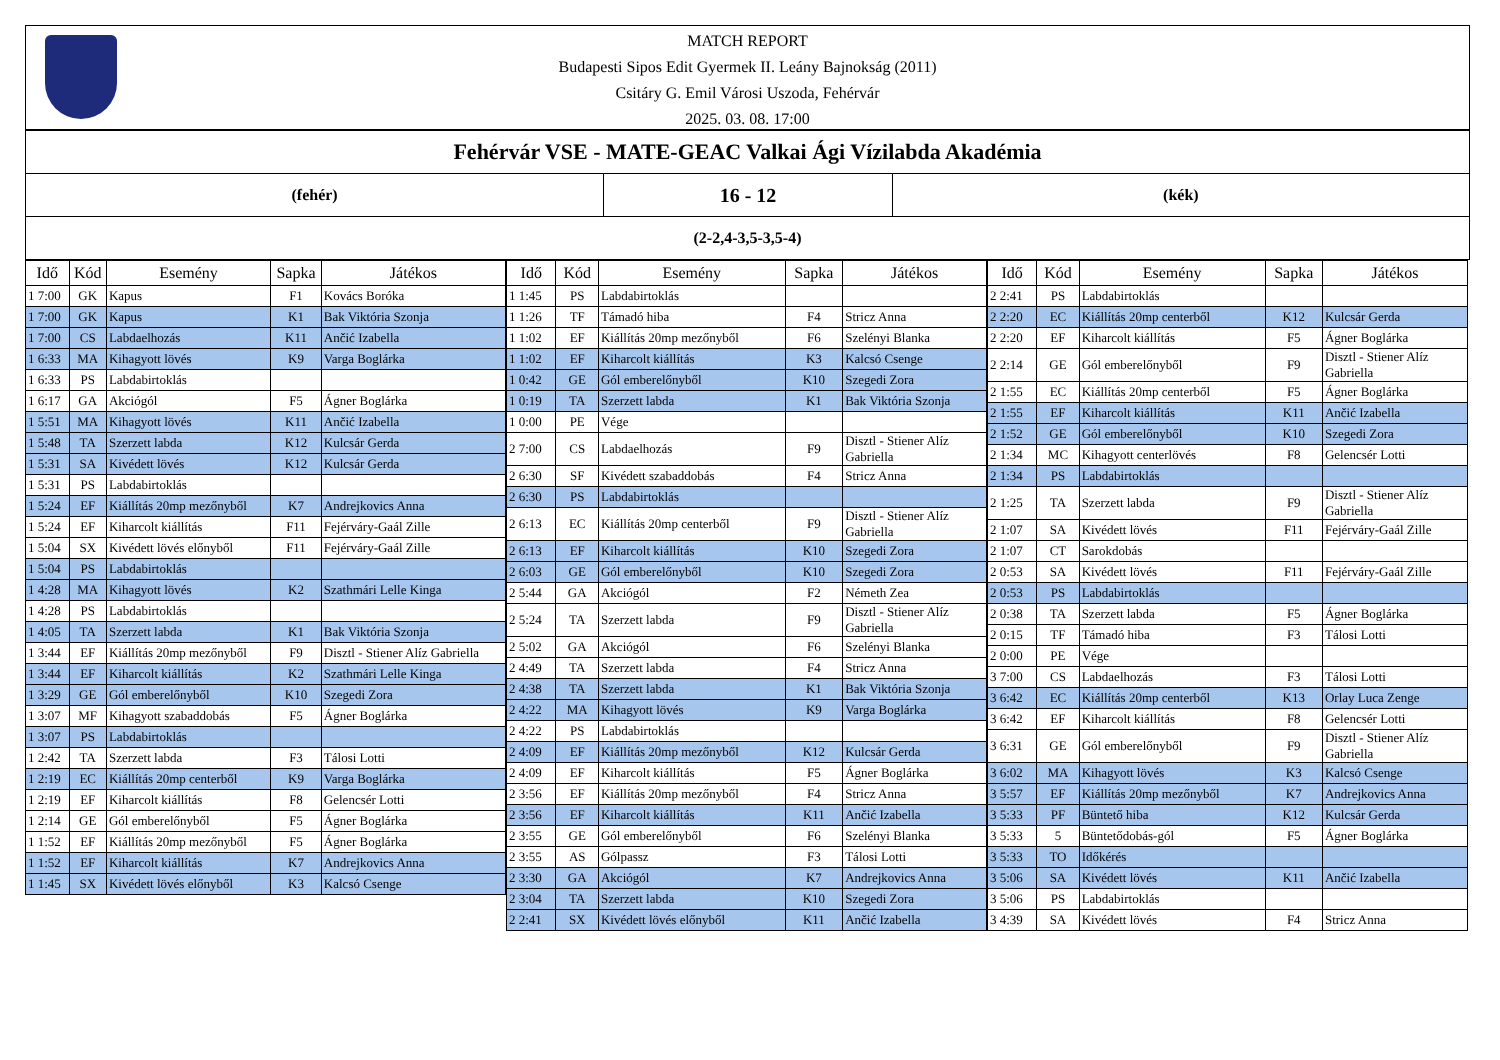MATCH REPORT
Budapesti Sipos Edit Gyermek II. Leány Bajnokság (2011)
Csitáry G. Emil Városi Uszoda, Fehérvár
2025. 03. 08. 17:00
Fehérvár VSE - MATE-GEAC Valkai Ági Vízilabda Akadémia
(fehér)
16 - 12
(kék)
(2-2,4-3,5-3,5-4)
| Idő | Kód | Esemény | Sapka | Játékos |
| --- | --- | --- | --- | --- |
| 1 7:00 | GK | Kapus | F1 | Kovács Boróka |
| 1 7:00 | GK | Kapus | K1 | Bak Viktória Szonja |
| 1 7:00 | CS | Labdaelhozás | K11 | Ančić Izabella |
| 1 6:33 | MA | Kihagyott lövés | K9 | Varga Boglárka |
| 1 6:33 | PS | Labdabirtoklás | | |
| 1 6:17 | GA | Akciógól | F5 | Ágner Boglárka |
| 1 5:51 | MA | Kihagyott lövés | K11 | Ančić Izabella |
| 1 5:48 | TA | Szerzett labda | K12 | Kulcsár Gerda |
| 1 5:31 | SA | Kivédett lövés | K12 | Kulcsár Gerda |
| 1 5:31 | PS | Labdabirtoklás | | |
| 1 5:24 | EF | Kiállítás 20mp mezőnyből | K7 | Andrejkovics Anna |
| 1 5:24 | EF | Kiharcolt kiállítás | F11 | Fejérváry-Gaál Zille |
| 1 5:04 | SX | Kivédett lövés előnyből | F11 | Fejérváry-Gaál Zille |
| 1 5:04 | PS | Labdabirtoklás | | |
| 1 4:28 | MA | Kihagyott lövés | K2 | Szathmári Lelle Kinga |
| 1 4:28 | PS | Labdabirtoklás | | |
| 1 4:05 | TA | Szerzett labda | K1 | Bak Viktória Szonja |
| 1 3:44 | EF | Kiállítás 20mp mezőnyből | F9 | Disztl - Stiener Alíz Gabriella |
| 1 3:44 | EF | Kiharcolt kiállítás | K2 | Szathmári Lelle Kinga |
| 1 3:29 | GE | Gól emberelőnyből | K10 | Szegedi Zora |
| 1 3:07 | MF | Kihagyott szabaddobás | F5 | Ágner Boglárka |
| 1 3:07 | PS | Labdabirtoklás | | |
| 1 2:42 | TA | Szerzett labda | F3 | Tálosi Lotti |
| 1 2:19 | EC | Kiállítás 20mp centerből | K9 | Varga Boglárka |
| 1 2:19 | EF | Kiharcolt kiállítás | F8 | Gelencsér Lotti |
| 1 2:14 | GE | Gól emberelőnyből | F5 | Ágner Boglárka |
| 1 1:52 | EF | Kiállítás 20mp mezőnyből | F5 | Ágner Boglárka |
| 1 1:52 | EF | Kiharcolt kiállítás | K7 | Andrejkovics Anna |
| 1 1:45 | SX | Kivédett lövés előnyből | K3 | Kalcsó Csenge |
| Idő | Kód | Esemény | Sapka | Játékos |
| --- | --- | --- | --- | --- |
| 1 1:45 | PS | Labdabirtoklás | | |
| 1 1:26 | TF | Támadó hiba | F4 | Stricz Anna |
| 1 1:02 | EF | Kiállítás 20mp mezőnyből | F6 | Szelényi Blanka |
| 1 1:02 | EF | Kiharcolt kiállítás | K3 | Kalcsó Csenge |
| 1 0:42 | GE | Gól emberelőnyből | K10 | Szegedi Zora |
| 1 0:19 | TA | Szerzett labda | K1 | Bak Viktória Szonja |
| 1 0:00 | PE | Vége | | |
| 2 7:00 | CS | Labdaelhozás | F9 | Disztl - Stiener Alíz Gabriella |
| 2 6:30 | SF | Kivédett szabaddobás | F4 | Stricz Anna |
| 2 6:30 | PS | Labdabirtoklás | | |
| 2 6:13 | EC | Kiállítás 20mp centerből | F9 | Disztl - Stiener Alíz Gabriella |
| 2 6:13 | EF | Kiharcolt kiállítás | K10 | Szegedi Zora |
| 2 6:03 | GE | Gól emberelőnyből | K10 | Szegedi Zora |
| 2 5:44 | GA | Akciógól | F2 | Németh Zea |
| 2 5:24 | TA | Szerzett labda | F9 | Disztl - Stiener Alíz Gabriella |
| 2 5:02 | GA | Akciógól | F6 | Szelényi Blanka |
| 2 4:49 | TA | Szerzett labda | F4 | Stricz Anna |
| 2 4:38 | TA | Szerzett labda | K1 | Bak Viktória Szonja |
| 2 4:22 | MA | Kihagyott lövés | K9 | Varga Boglárka |
| 2 4:22 | PS | Labdabirtoklás | | |
| 2 4:09 | EF | Kiállítás 20mp mezőnyből | K12 | Kulcsár Gerda |
| 2 4:09 | EF | Kiharcolt kiállítás | F5 | Ágner Boglárka |
| 2 3:56 | EF | Kiállítás 20mp mezőnyből | F4 | Stricz Anna |
| 2 3:56 | EF | Kiharcolt kiállítás | K11 | Ančić Izabella |
| 2 3:55 | GE | Gól emberelőnyből | F6 | Szelényi Blanka |
| 2 3:55 | AS | Gólpassz | F3 | Tálosi Lotti |
| 2 3:30 | GA | Akciógól | K7 | Andrejkovics Anna |
| 2 3:04 | TA | Szerzett labda | K10 | Szegedi Zora |
| 2 2:41 | SX | Kivédett lövés előnyből | K11 | Ančić Izabella |
| Idő | Kód | Esemény | Sapka | Játékos |
| --- | --- | --- | --- | --- |
| 2 2:41 | PS | Labdabirtoklás | | |
| 2 2:20 | EC | Kiállítás 20mp centerből | K12 | Kulcsár Gerda |
| 2 2:20 | EF | Kiharcolt kiállítás | F5 | Ágner Boglárka |
| 2 2:14 | GE | Gól emberelőnyből | F9 | Disztl - Stiener Alíz Gabriella |
| 2 1:55 | EC | Kiállítás 20mp centerből | F5 | Ágner Boglárka |
| 2 1:55 | EF | Kiharcolt kiállítás | K11 | Ančić Izabella |
| 2 1:52 | GE | Gól emberelőnyből | K10 | Szegedi Zora |
| 2 1:34 | MC | Kihagyott centerlövés | F8 | Gelencsér Lotti |
| 2 1:34 | PS | Labdabirtoklás | | |
| 2 1:25 | TA | Szerzett labda | F9 | Disztl - Stiener Alíz Gabriella |
| 2 1:07 | SA | Kivédett lövés | F11 | Fejérváry-Gaál Zille |
| 2 1:07 | CT | Sarokdobás | | |
| 2 0:53 | SA | Kivédett lövés | F11 | Fejérváry-Gaál Zille |
| 2 0:53 | PS | Labdabirtoklás | | |
| 2 0:38 | TA | Szerzett labda | F5 | Ágner Boglárka |
| 2 0:15 | TF | Támadó hiba | F3 | Tálosi Lotti |
| 2 0:00 | PE | Vége | | |
| 3 7:00 | CS | Labdaelhozás | F3 | Tálosi Lotti |
| 3 6:42 | EC | Kiállítás 20mp centerből | K13 | Orlay Luca Zenge |
| 3 6:42 | EF | Kiharcolt kiállítás | F8 | Gelencsér Lotti |
| 3 6:31 | GE | Gól emberelőnyből | F9 | Disztl - Stiener Alíz Gabriella |
| 3 6:02 | MA | Kihagyott lövés | K3 | Kalcsó Csenge |
| 3 5:57 | EF | Kiállítás 20mp mezőnyből | K7 | Andrejkovics Anna |
| 3 5:33 | PF | Büntető hiba | K12 | Kulcsár Gerda |
| 3 5:33 | 5 | Büntetődobás-gól | F5 | Ágner Boglárka |
| 3 5:33 | TO | Időkérés | | |
| 3 5:06 | SA | Kivédett lövés | K11 | Ančić Izabella |
| 3 5:06 | PS | Labdabirtoklás | | |
| 3 4:39 | SA | Kivédett lövés | F4 | Stricz Anna |